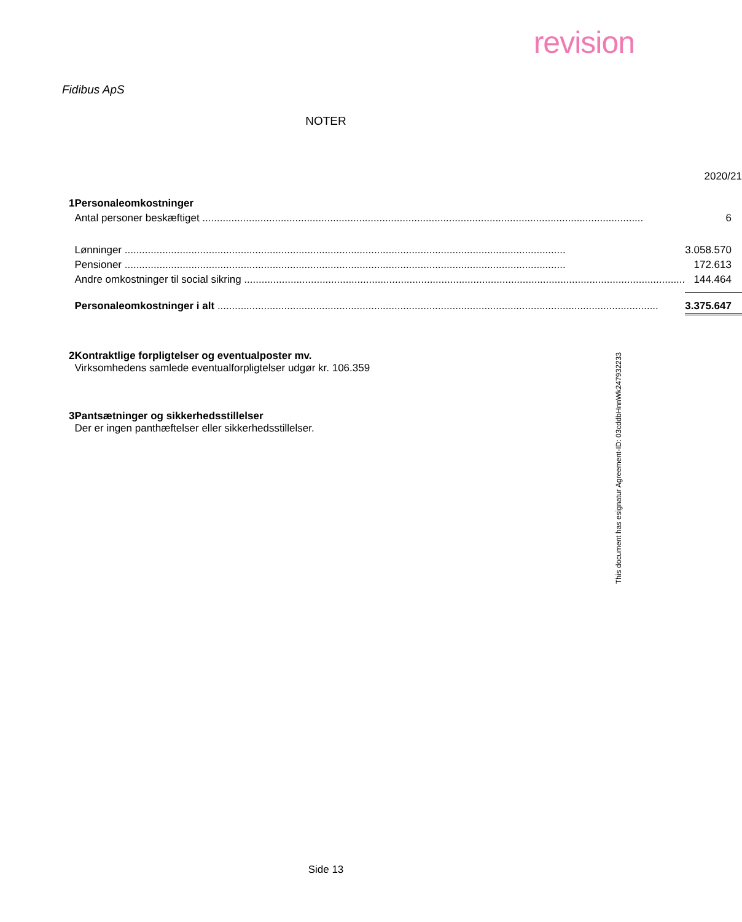revision
Fidibus ApS
NOTER
| | | | 2020/21 |
| 1 | Personaleomkostninger | | |
| | Antal personer beskæftiget | | 6 |
| | Lønninger | | 3.058.570 |
| | Pensioner | | 172.613 |
| | Andre omkostninger til social sikring | | 144.464 |
| | Personaleomkostninger i alt | | 3.375.647 |
| 2 | Kontraktlige forpligtelser og eventualposter mv. Virksomhedens samlede eventualforpligtelser udgør kr. 106.359 | | |
| 3 | Pantsætninger og sikkerhedsstillelser Der er ingen panthæftelser eller sikkerhedsstillelser. | | |
This document has esignatur Agreement-ID: 03cddbHnnWk247932233
Side 13